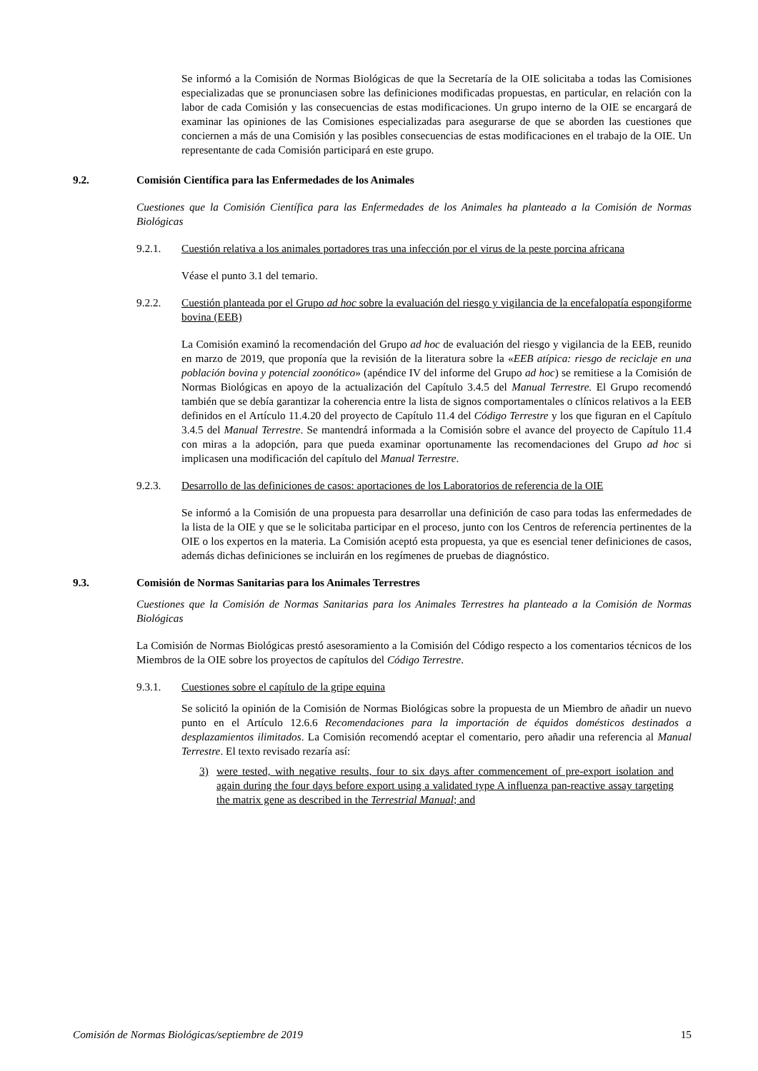Se informó a la Comisión de Normas Biológicas de que la Secretaría de la OIE solicitaba a todas las Comisiones especializadas que se pronunciasen sobre las definiciones modificadas propuestas, en particular, en relación con la labor de cada Comisión y las consecuencias de estas modificaciones. Un grupo interno de la OIE se encargará de examinar las opiniones de las Comisiones especializadas para asegurarse de que se aborden las cuestiones que conciernen a más de una Comisión y las posibles consecuencias de estas modificaciones en el trabajo de la OIE. Un representante de cada Comisión participará en este grupo.
9.2. Comisión Científica para las Enfermedades de los Animales
Cuestiones que la Comisión Científica para las Enfermedades de los Animales ha planteado a la Comisión de Normas Biológicas
9.2.1. Cuestión relativa a los animales portadores tras una infección por el virus de la peste porcina africana
Véase el punto 3.1 del temario.
9.2.2. Cuestión planteada por el Grupo ad hoc sobre la evaluación del riesgo y vigilancia de la encefalopatía espongiforme bovina (EEB)
La Comisión examinó la recomendación del Grupo ad hoc de evaluación del riesgo y vigilancia de la EEB, reunido en marzo de 2019, que proponía que la revisión de la literatura sobre la «EEB atípica: riesgo de reciclaje en una población bovina y potencial zoonótico» (apéndice IV del informe del Grupo ad hoc) se remitiese a la Comisión de Normas Biológicas en apoyo de la actualización del Capítulo 3.4.5 del Manual Terrestre. El Grupo recomendó también que se debía garantizar la coherencia entre la lista de signos comportamentales o clínicos relativos a la EEB definidos en el Artículo 11.4.20 del proyecto de Capítulo 11.4 del Código Terrestre y los que figuran en el Capítulo 3.4.5 del Manual Terrestre. Se mantendrá informada a la Comisión sobre el avance del proyecto de Capítulo 11.4 con miras a la adopción, para que pueda examinar oportunamente las recomendaciones del Grupo ad hoc si implicasen una modificación del capítulo del Manual Terrestre.
9.2.3. Desarrollo de las definiciones de casos: aportaciones de los Laboratorios de referencia de la OIE
Se informó a la Comisión de una propuesta para desarrollar una definición de caso para todas las enfermedades de la lista de la OIE y que se le solicitaba participar en el proceso, junto con los Centros de referencia pertinentes de la OIE o los expertos en la materia. La Comisión aceptó esta propuesta, ya que es esencial tener definiciones de casos, además dichas definiciones se incluirán en los regímenes de pruebas de diagnóstico.
9.3. Comisión de Normas Sanitarias para los Animales Terrestres
Cuestiones que la Comisión de Normas Sanitarias para los Animales Terrestres ha planteado a la Comisión de Normas Biológicas
La Comisión de Normas Biológicas prestó asesoramiento a la Comisión del Código respecto a los comentarios técnicos de los Miembros de la OIE sobre los proyectos de capítulos del Código Terrestre.
9.3.1. Cuestiones sobre el capítulo de la gripe equina
Se solicitó la opinión de la Comisión de Normas Biológicas sobre la propuesta de un Miembro de añadir un nuevo punto en el Artículo 12.6.6 Recomendaciones para la importación de équidos domésticos destinados a desplazamientos ilimitados. La Comisión recomendó aceptar el comentario, pero añadir una referencia al Manual Terrestre. El texto revisado rezaría así:
3) were tested, with negative results, four to six days after commencement of pre-export isolation and again during the four days before export using a validated type A influenza pan-reactive assay targeting the matrix gene as described in the Terrestrial Manual; and
Comisión de Normas Biológicas/septiembre de 2019 15